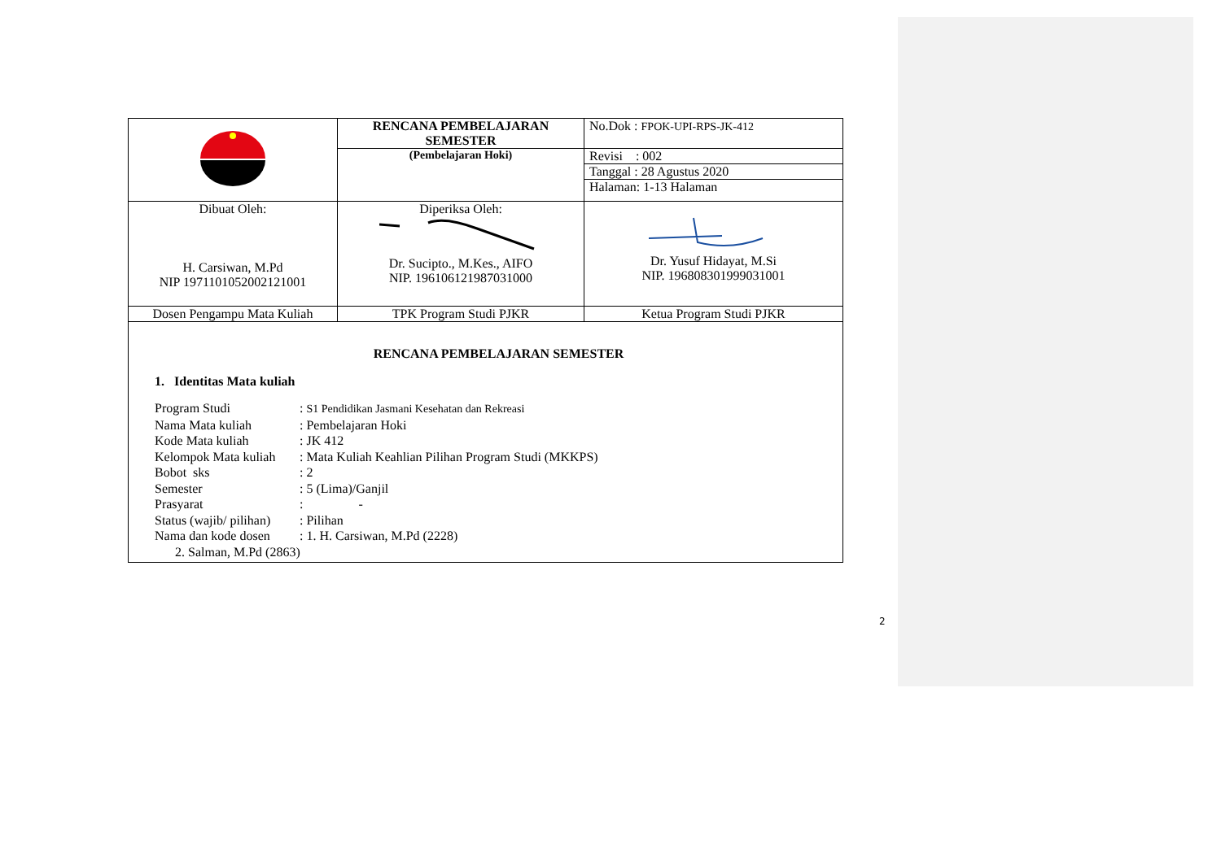| | RENCANA PEMBELAJARAN SEMESTER | No.Dok : FPOK-UPI-RPS-JK-412 |
| | (Pembelajaran Hoki) | Revisi : 002 |
| | | Tanggal : 28 Agustus 2020 |
| | | Halaman: 1-13 Halaman |
| Dibuat Oleh: H. Carsiwan, M.Pd NIP 197110105200212100 1 | Diperiksa Oleh: Dr. Sucipto., M.Kes., AIFO NIP. 196106121987031000 | Dr. Yusuf Hidayat, M.Si NIP. 196808301999031001 |
| Dosen Pengampu Mata Kuliah | TPK Program Studi PJKR | Ketua Program Studi PJKR |
| RENCANA PEMBELAJARAN SEMESTER 1. Identitas Mata kuliah / Program Studi / : S1 Pendidikan Jasmani Kesehatan dan Rekreasi / / Nama Mata kuliah / : Pembelajaran Hoki / / Kode Mata kuliah / : JK 412 / / Kelompok Mata kuliah / : Mata Kuliah Keahlian Pilihan Program Studi (MKKPS) / / Bobot sks / : 2 / / Semester / : 5 (Lima)/Ganjil / / Prasyarat / : - / / Status (wajib/ pilihan) / : Pilihan / / Nama dan kode dosen / : 1. H. Carsiwan, M.Pd (2228) / / 2. Salman, M.Pd (2863) / / | | |
2